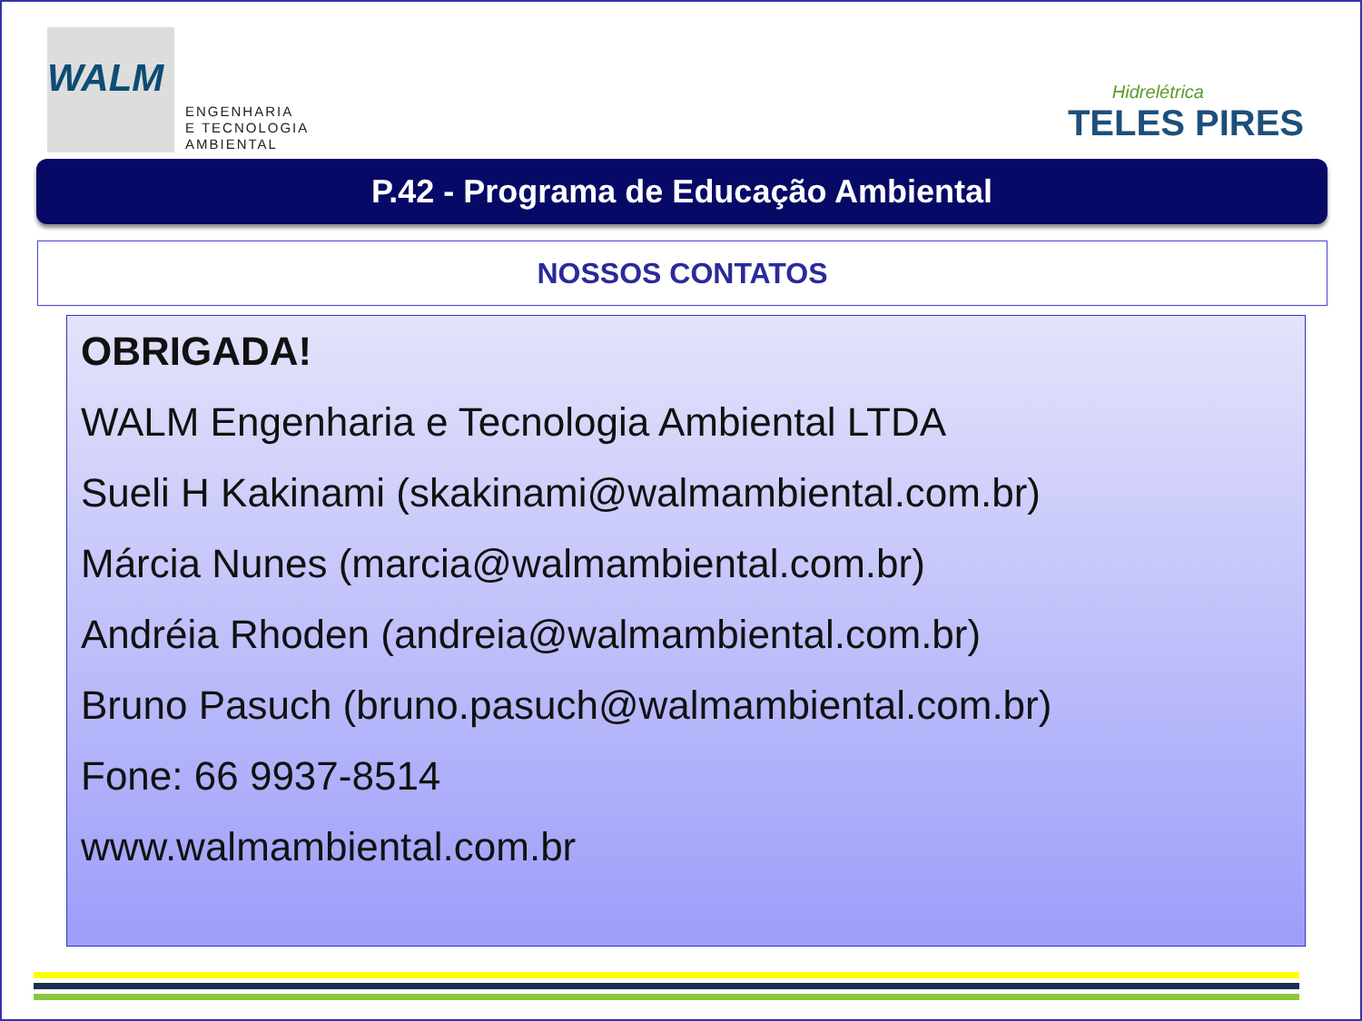WALM
ENGENHARIA
E TECNOLOGIA
AMBIENTAL
Hidrelétrica
TELES PIRES
P.42 - Programa de Educação Ambiental
NOSSOS CONTATOS
OBRIGADA!
WALM Engenharia e Tecnologia Ambiental LTDA
Sueli H Kakinami (skakinami@walmambiental.com.br)
Márcia Nunes (marcia@walmambiental.com.br)
Andréia Rhoden (andreia@walmambiental.com.br)
Bruno Pasuch (bruno.pasuch@walmambiental.com.br)
Fone: 66 9937-8514
www.walmambiental.com.br